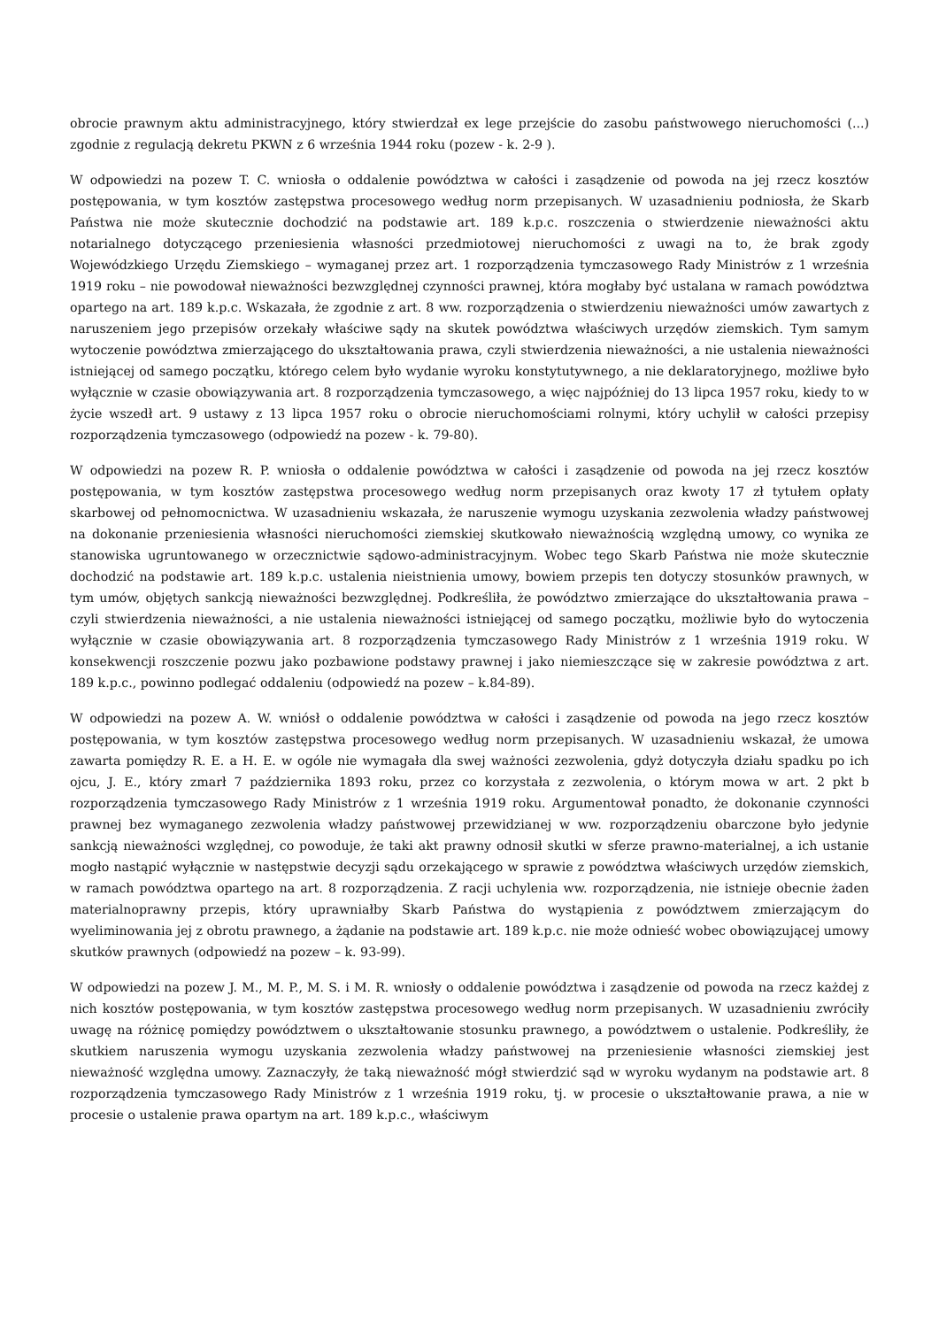obrocie prawnym aktu administracyjnego, który stwierdzał ex lege przejście do zasobu państwowego nieruchomości (...) zgodnie z regulacją dekretu PKWN z 6 września 1944 roku (pozew - k. 2-9 ).
W odpowiedzi na pozew T. C. wniosła o oddalenie powództwa w całości i zasądzenie od powoda na jej rzecz kosztów postępowania, w tym kosztów zastępstwa procesowego według norm przepisanych. W uzasadnieniu podniosła, że Skarb Państwa nie może skutecznie dochodzić na podstawie art. 189 k.p.c. roszczenia o stwierdzenie nieważności aktu notarialnego dotyczącego przeniesienia własności przedmiotowej nieruchomości z uwagi na to, że brak zgody Wojewódzkiego Urzędu Ziemskiego – wymaganej przez art. 1 rozporządzenia tymczasowego Rady Ministrów z 1 września 1919 roku – nie powodował nieważności bezwzględnej czynności prawnej, która mogłaby być ustalana w ramach powództwa opartego na art. 189 k.p.c. Wskazała, że zgodnie z art. 8 ww. rozporządzenia o stwierdzeniu nieważności umów zawartych z naruszeniem jego przepisów orzekały właściwe sądy na skutek powództwa właściwych urzędów ziemskich. Tym samym wytoczenie powództwa zmierzającego do ukształtowania prawa, czyli stwierdzenia nieważności, a nie ustalenia nieważności istniejącej od samego początku, którego celem było wydanie wyroku konstytutywnego, a nie deklaratoryjnego, możliwe było wyłącznie w czasie obowiązywania art. 8 rozporządzenia tymczasowego, a więc najpóźniej do 13 lipca 1957 roku, kiedy to w życie wszedł art. 9 ustawy z 13 lipca 1957 roku o obrocie nieruchomościami rolnymi, który uchylił w całości przepisy rozporządzenia tymczasowego (odpowiedź na pozew - k. 79-80).
W odpowiedzi na pozew R. P. wniosła o oddalenie powództwa w całości i zasądzenie od powoda na jej rzecz kosztów postępowania, w tym kosztów zastępstwa procesowego według norm przepisanych oraz kwoty 17 zł tytułem opłaty skarbowej od pełnomocnictwa. W uzasadnieniu wskazała, że naruszenie wymogu uzyskania zezwolenia władzy państwowej na dokonanie przeniesienia własności nieruchomości ziemskiej skutkowało nieważnością względną umowy, co wynika ze stanowiska ugruntowanego w orzecznictwie sądowo-administracyjnym. Wobec tego Skarb Państwa nie może skutecznie dochodzić na podstawie art. 189 k.p.c. ustalenia nieistnienia umowy, bowiem przepis ten dotyczy stosunków prawnych, w tym umów, objętych sankcją nieważności bezwzględnej. Podkreśliła, że powództwo zmierzające do ukształtowania prawa – czyli stwierdzenia nieważności, a nie ustalenia nieważności istniejącej od samego początku, możliwie było do wytoczenia wyłącznie w czasie obowiązywania art. 8 rozporządzenia tymczasowego Rady Ministrów z 1 września 1919 roku. W konsekwencji roszczenie pozwu jako pozbawione podstawy prawnej i jako niemieszczące się w zakresie powództwa z art. 189 k.p.c., powinno podlegać oddaleniu (odpowiedź na pozew – k.84-89).
W odpowiedzi na pozew A. W. wniósł o oddalenie powództwa w całości i zasądzenie od powoda na jego rzecz kosztów postępowania, w tym kosztów zastępstwa procesowego według norm przepisanych. W uzasadnieniu wskazał, że umowa zawarta pomiędzy R. E. a H. E. w ogóle nie wymagała dla swej ważności zezwolenia, gdyż dotyczyła działu spadku po ich ojcu, J. E., który zmarł 7 października 1893 roku, przez co korzystała z zezwolenia, o którym mowa w art. 2 pkt b rozporządzenia tymczasowego Rady Ministrów z 1 września 1919 roku. Argumentował ponadto, że dokonanie czynności prawnej bez wymaganego zezwolenia władzy państwowej przewidzianej w ww. rozporządzeniu obarczone było jedynie sankcją nieważności względnej, co powoduje, że taki akt prawny odnosił skutki w sferze prawno-materialnej, a ich ustanie mogło nastąpić wyłącznie w następstwie decyzji sądu orzekającego w sprawie z powództwa właściwych urzędów ziemskich, w ramach powództwa opartego na art. 8 rozporządzenia. Z racji uchylenia ww. rozporządzenia, nie istnieje obecnie żaden materialnoprawny przepis, który uprawniałby Skarb Państwa do wystąpienia z powództwem zmierzającym do wyeliminowania jej z obrotu prawnego, a żądanie na podstawie art. 189 k.p.c. nie może odnieść wobec obowiązującej umowy skutków prawnych (odpowiedź na pozew – k. 93-99).
W odpowiedzi na pozew J. M., M. P., M. S. i M. R. wniosły o oddalenie powództwa i zasądzenie od powoda na rzecz każdej z nich kosztów postępowania, w tym kosztów zastępstwa procesowego według norm przepisanych. W uzasadnieniu zwróciły uwagę na różnicę pomiędzy powództwem o ukształtowanie stosunku prawnego, a powództwem o ustalenie. Podkreśliły, że skutkiem naruszenia wymogu uzyskania zezwolenia władzy państwowej na przeniesienie własności ziemskiej jest nieważność względna umowy. Zaznaczyły, że taką nieważność mógł stwierdzić sąd w wyroku wydanym na podstawie art. 8 rozporządzenia tymczasowego Rady Ministrów z 1 września 1919 roku, tj. w procesie o ukształtowanie prawa, a nie w procesie o ustalenie prawa opartym na art. 189 k.p.c., właściwym